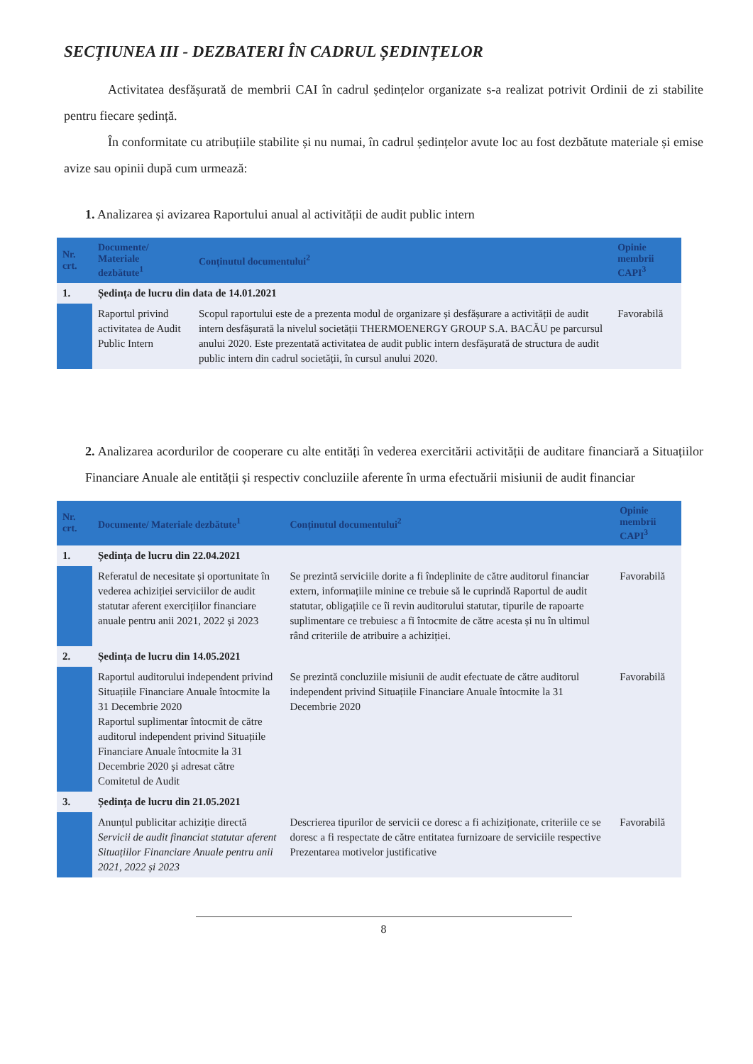SECȚIUNEA III - DEZBATERI ÎN CADRUL ȘEDINȚELOR
Activitatea desfășurată de membrii CAI în cadrul ședințelor organizate s-a realizat potrivit Ordinii de zi stabilite pentru fiecare ședință.
În conformitate cu atribuțiile stabilite și nu numai, în cadrul ședințelor avute loc au fost dezbătute materiale și emise avize sau opinii după cum urmează:
1. Analizarea și avizarea Raportului anual al activității de audit public intern
| Nr. crt. | Documente/ Materiale dezbătute<sup>1</sup> | Conținutul documentului<sup>2</sup> | Opinie membrii CAPI<sup>3</sup> |
| --- | --- | --- | --- |
| 1. | Ședința de lucru din data de 14.01.2021 | | |
| | Raportul privind activitatea de Audit Public Intern | Scopul raportului este de a prezenta modul de organizare și desfășurare a activității de audit intern desfășurată la nivelul societății THERMOENERGY GROUP S.A. BACĂU pe parcursul anului 2020. Este prezentată activitatea de audit public intern desfășurată de structura de audit public intern din cadrul societății, în cursul anului 2020. | Favorabilă |
2. Analizarea acordurilor de cooperare cu alte entități în vederea exercitării activității de auditare financiară a Situațiilor Financiare Anuale ale entității și respectiv concluziile aferente în urma efectuării misiunii de audit financiar
| Nr. crt. | Documente/ Materiale dezbătute<sup>1</sup> | Conținutul documentului<sup>2</sup> | Opinie membrii CAPI<sup>3</sup> |
| --- | --- | --- | --- |
| 1. | Ședința de lucru din 22.04.2021 | | |
| | Referatul de necesitate și oportunitate în vederea achiziției serviciilor de audit statutar aferent exercițiilor financiare anuale pentru anii 2021, 2022 și 2023 | Se prezintă serviciile dorite a fi îndeplinite de către auditorul financiar extern, informațiile minine ce trebuie să le cuprindă Raportul de audit statutar, obligațiile ce îi revin auditorului statutar, tipurile de rapoarte suplimentare ce trebuiesc a fi întocmite de către acesta și nu în ultimul rând criteriile de atribuire a achiziției. | Favorabilă |
| 2. | Ședința de lucru din 14.05.2021 | | |
| | Raportul auditorului independent privind Situațiile Financiare Anuale întocmite la 31 Decembrie 2020 Raportul suplimentar întocmit de către auditorul independent privind Situațiile Financiare Anuale întocmite la 31 Decembrie 2020 și adresat către Comitetul de Audit | Se prezintă concluziile misiunii de audit efectuate de către auditorul independent privind Situațiile Financiare Anuale întocmite la 31 Decembrie 2020 | Favorabilă |
| 3. | Ședința de lucru din 21.05.2021 | | |
| | Anunțul publicitar achiziție directă Servicii de audit financiat statutar aferent Situațiilor Financiare Anuale pentru anii 2021, 2022 și 2023 | Descrierea tipurilor de servicii ce doresc a fi achiziționate, criteriile ce se doresc a fi respectate de către entitatea furnizoare de serviciile respective Prezentarea motivelor justificative | Favorabilă |
8